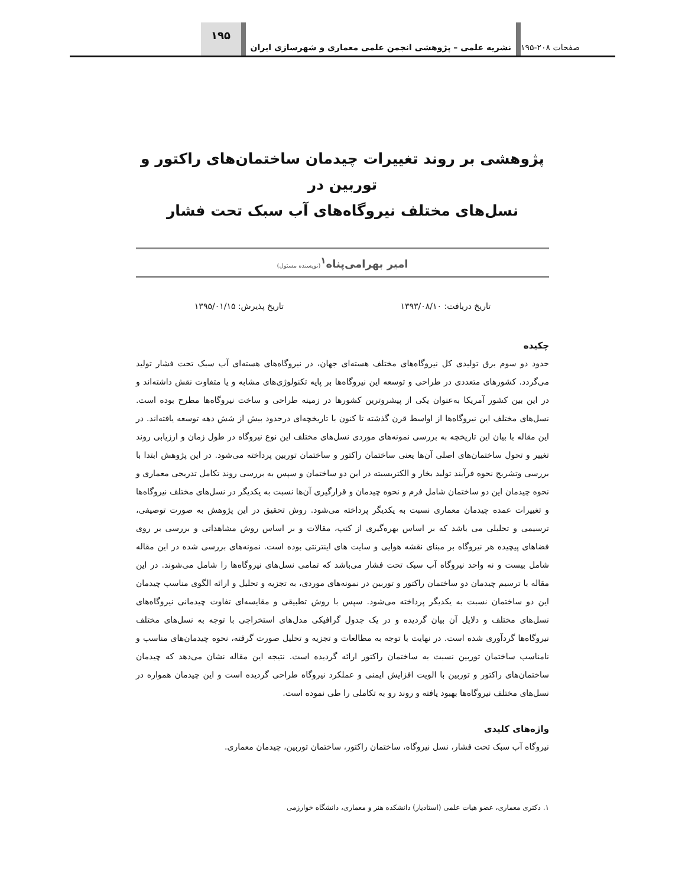صفحات ۲۰۸-۱۹۵
نشریه علمی – پژوهشی انجمن علمی معماری و شهرسازی ایران
۱۹۵
پژوهشی بر روند تغییرات چیدمان ساختمان‌های راکتور و توربین در
نسل‌های مختلف نیروگاه‌های آب سبک تحت فشار
امیر بهرامی‌پناه<sup>۱</sup>(نویسنده مسئول)
تاریخ دریافت: ۱۳۹۳/۰۸/۱۰ تاریخ پذیرش: ۱۳۹۵/۰۱/۱۵
چکیده
حدود دو سوم برق تولیدی کل نیروگاه‌های مختلف هسته‌ای جهان، در نیروگاه‌های هسته‌ای آب سبک تحت فشار تولید می‌گردد. کشورهای متعددی در طراحی و توسعه این نیروگاه‌ها بر پایه تکنولوژی‌های مشابه و یا متفاوت نقش داشته‌اند و در این بین کشور آمریکا به‌عنوان یکی از پیشروترین کشورها در زمینه طراحی و ساخت نیروگاه‌ها مطرح بوده است. نسل‌های مختلف این نیروگاه‌ها از اواسط قرن گذشته تا کنون با تاریخچه‌ای درحدود بیش از شش دهه توسعه یافته‌اند. در این مقاله با بیان این تاریخچه به بررسی نمونه‌های موردی نسل‌های مختلف این نوع نیروگاه در طول زمان و ارزیابی روند تغییر و تحول ساختمان‌های اصلی آن‌ها یعنی ساختمان راکتور و ساختمان توربین پرداخته می‌شود. در این پژوهش ابتدا با بررسی وتشریح نحوه فرآیند تولید بخار و الکتریسیته در این دو ساختمان و سپس به بررسی روند تکامل تدریجی معماری و نحوه چیدمان این دو ساختمان شامل فرم و نحوه چیدمان و قرارگیری آن‌ها نسبت به یکدیگر در نسل‌های مختلف نیروگاه‌ها و تغییرات عمده چیدمان معماری نسبت به یکدیگر پرداخته می‌شود. روش تحقیق در این پژوهش به صورت توصیفی، ترسیمی و تحلیلی می باشد که بر اساس بهره‌گیری از کتب، مقالات و بر اساس روش مشاهداتی و بررسی بر روی فضاهای پیچیده هر نیروگاه بر مبنای نقشه هوایی و سایت های اینترنتی بوده است. نمونه‌های بررسی شده در این مقاله شامل بیست و نه واحد نیروگاه آب سبک تحت فشار می‌باشد که تمامی نسل‌های نیروگاه‌ها را شامل می‌شوند. در این مقاله با ترسیم چیدمان دو ساختمان راکتور و توربین در نمونه‌های موردی، به تجزیه و تحلیل و ارائه الگوی مناسب چیدمان این دو ساختمان نسبت به یکدیگر پرداخته می‌شود. سپس با روش تطبیقی و مقایسه‌ای تفاوت چیدمانی نیروگاه‌های نسل‌های مختلف و دلایل آن بیان گردیده و در یک جدول گرافیکی مدل‌های استخراجی با توجه به نسل‌های مختلف نیروگاه‌ها گردآوری شده است. در نهایت با توجه به مطالعات و تجزیه و تحلیل صورت گرفته، نحوه چیدمان‌های مناسب و نامناسب ساختمان توربین نسبت به ساختمان راکتور ارائه گردیده است. نتیجه این مقاله نشان می‌دهد که چیدمان ساختمان‌های راکتور و توربین با الویت افزایش ایمنی و عملکرد نیروگاه طراحی گردیده است و این چیدمان همواره در نسل‌های مختلف نیروگاه‌ها بهبود یافته و روند رو به تکاملی را طی نموده است.
واژه‌های کلیدی
نیروگاه آب سبک تحت فشار، نسل نیروگاه، ساختمان راکتور، ساختمان توربین، چیدمان معماری.
۱. دکتری معماری، عضو هیات علمی (استادیار) دانشکده هنر و معماری، دانشگاه خوارزمی